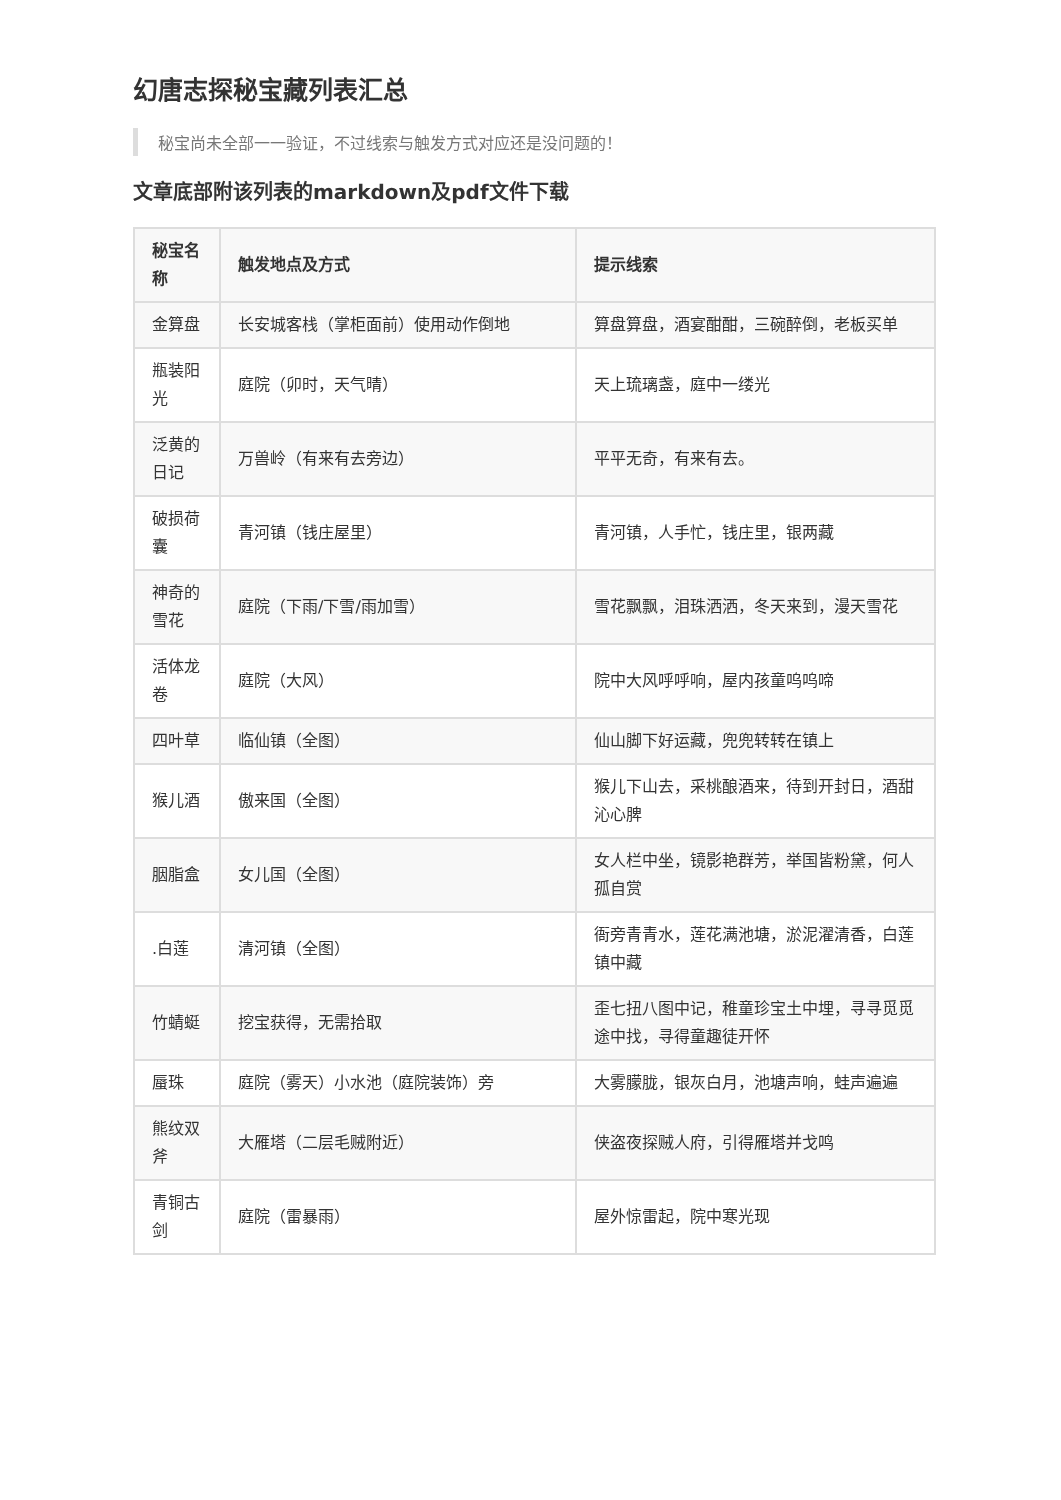幻唐志探秘宝藏列表汇总
秘宝尚未全部一一验证，不过线索与触发方式对应还是没问题的！
文章底部附该列表的markdown及pdf文件下载
| 秘宝名称 | 触发地点及方式 | 提示线索 |
| --- | --- | --- |
| 金算盘 | 长安城客栈（掌柜面前）使用动作倒地 | 算盘算盘，酒宴酣酣，三碗醉倒，老板买单 |
| 瓶装阳光 | 庭院（卯时，天气晴） | 天上琉璃盏，庭中一缕光 |
| 泛黄的日记 | 万兽岭（有来有去旁边） | 平平无奇，有来有去。 |
| 破损荷囊 | 青河镇（钱庄屋里） | 青河镇，人手忙，钱庄里，银两藏 |
| 神奇的雪花 | 庭院（下雨/下雪/雨加雪） | 雪花飘飘，泪珠洒洒，冬天来到，漫天雪花 |
| 活体龙卷 | 庭院（大风） | 院中大风呼呼响，屋内孩童呜呜啼 |
| 四叶草 | 临仙镇（全图） | 仙山脚下好运藏，兜兜转转在镇上 |
| 猴儿酒 | 傲来国（全图） | 猴儿下山去，采桃酿酒来，待到开封日，酒甜沁心脾 |
| 胭脂盒 | 女儿国（全图） | 女人栏中坐，镜影艳群芳，举国皆粉黛，何人孤自赏 |
| .白莲 | 清河镇（全图） | 衙旁青青水，莲花满池塘，淤泥濯清香，白莲镇中藏 |
| 竹蜻蜓 | 挖宝获得，无需拾取 | 歪七扭八图中记，稚童珍宝土中埋，寻寻觅觅途中找，寻得童趣徒开怀 |
| 蜃珠 | 庭院（雾天）小水池（庭院装饰）旁 | 大雾朦胧，银灰白月，池塘声响，蛙声遍遍 |
| 熊纹双斧 | 大雁塔（二层毛贼附近） | 侠盗夜探贼人府，引得雁塔并戈鸣 |
| 青铜古剑 | 庭院（雷暴雨） | 屋外惊雷起，院中寒光现 |